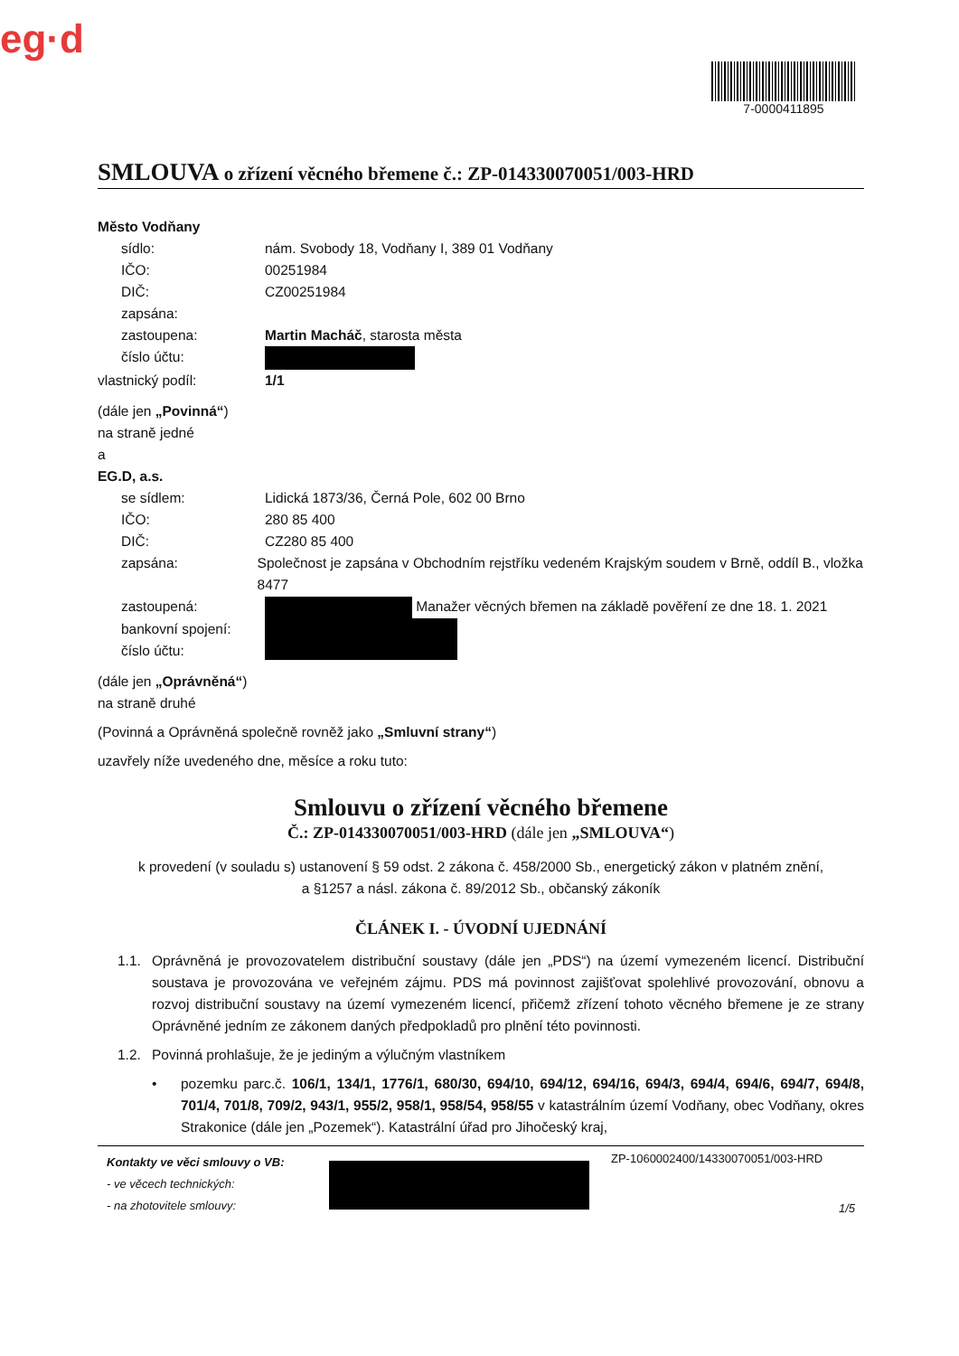eg·d
7-0000411895
SMLOUVA o zřízení věcného břemene č.: ZP-014330070051/003-HRD
Město Vodňany
sídlo: nám. Svobody 18, Vodňany I, 389 01 Vodňany
IČO: 00251984
DIČ: CZ00251984
zapsána:
zastoupena: Martin Macháč, starosta města
číslo účtu:
vlastnický podíl: 1/1
(dále jen „Povinná“)
na straně jedné
a
EG.D, a.s.
se sídlem: Lidická 1873/36, Černá Pole, 602 00 Brno
IČO: 280 85 400
DIČ: CZ280 85 400
zapsána: Společnost je zapsána v Obchodním rejstříku vedeném Krajským soudem v Brně, oddíl B., vložka 8477
zastoupená: Manažer věcných břemen na základě pověření ze dne 18. 1. 2021
bankovní spojení:
číslo účtu:
(dále jen „Oprávněná“)
na straně druhé
(Povinná a Oprávněná společně rovněž jako „Smluvní strany“)
uzavřely níže uvedeného dne, měsíce a roku tuto:
Smlouvu o zřízení věcného břemene
Č.: ZP-014330070051/003-HRD (dále jen „SMLOUVA“)
k provedení (v souladu s) ustanovení § 59 odst. 2 zákona č. 458/2000 Sb., energetický zákon v platném znění,
a §1257 a násl. zákona č. 89/2012 Sb., občanský zákoník
ČLÁNEK I. - ÚVODNÍ UJEDNÁNÍ
1.1. Oprávněná je provozovatelem distribuční soustavy (dále jen „PDS“) na území vymezeném licencí. Distribuční soustava je provozována ve veřejném zájmu. PDS má povinnost zajišťovat spolehlivé provozování, obnovu a rozvoj distribuční soustavy na území vymezeném licencí, přičemž zřízení tohoto věcného břemene je ze strany Oprávněné jedním ze zákonem daných předpokladů pro plnění této povinnosti.
1.2. Povinná prohlašuje, že je jediným a výlučným vlastníkem
• pozemku parc.č. 106/1, 134/1, 1776/1, 680/30, 694/10, 694/12, 694/16, 694/3, 694/4, 694/6, 694/7, 694/8, 701/4, 701/8, 709/2, 943/1, 955/2, 958/1, 958/54, 958/55 v katastrálním území Vodňany, obec Vodňany, okres Strakonice (dále jen „Pozemek“). Katastrální úřad pro Jihočeský kraj,
Kontakty ve věci smlouvy o VB:
- ve věcech technických:
- na zhotovitele smlouvy:
ZP-1060002400/14330070051/003-HRD
1/5